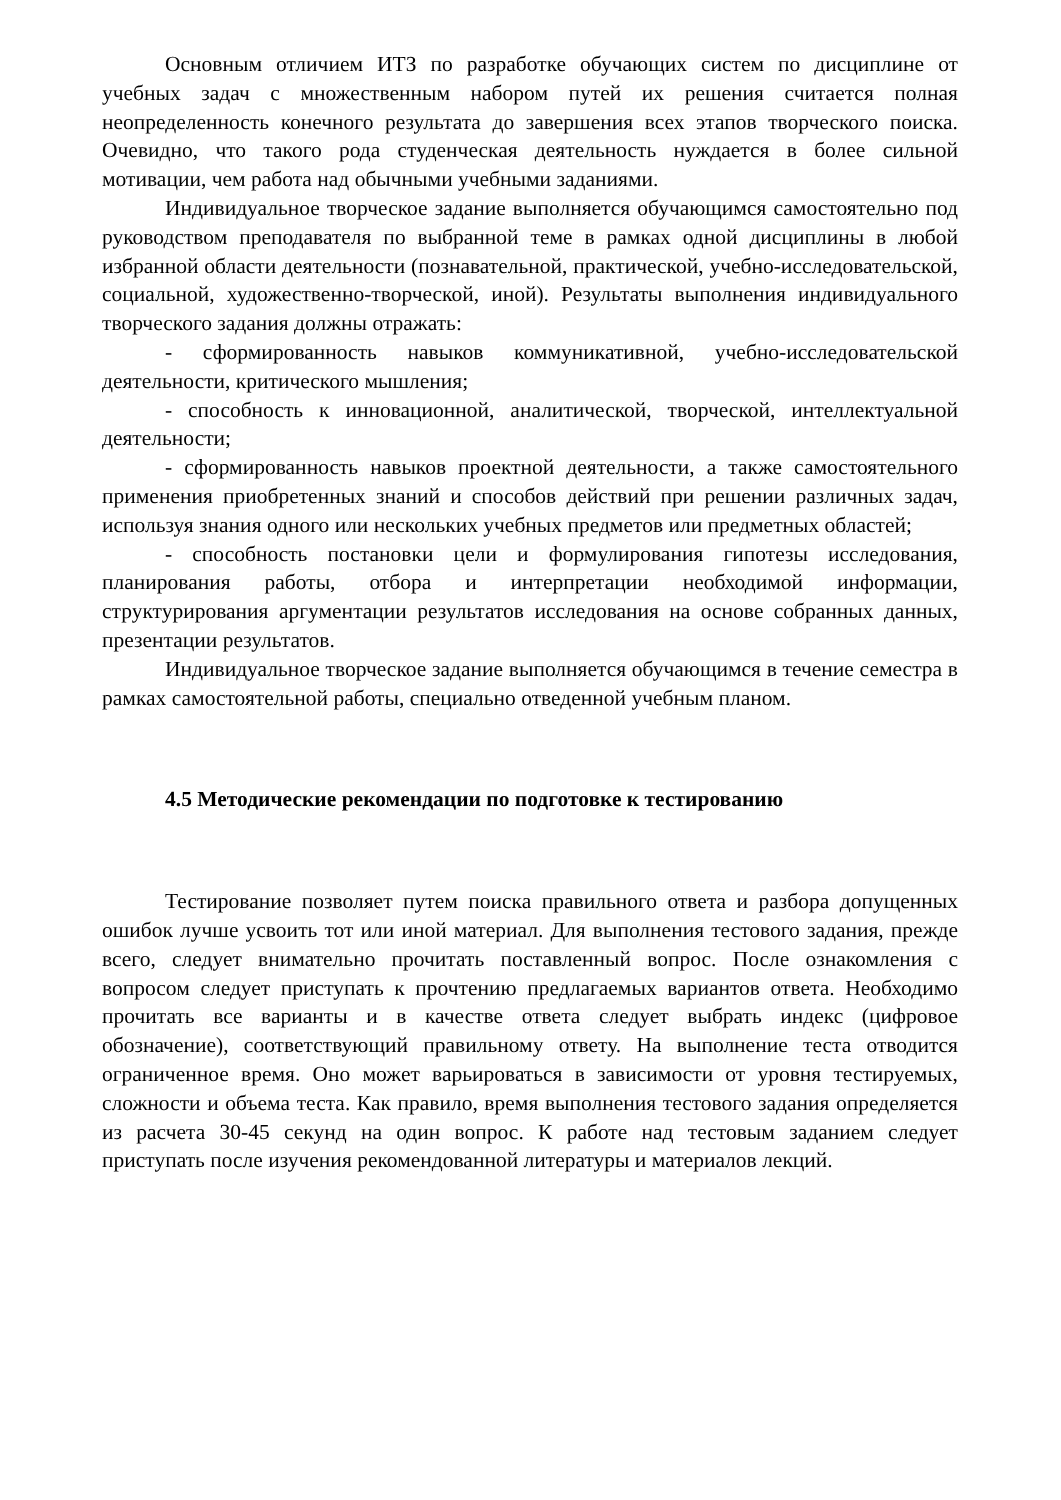Основным отличием ИТЗ по разработке обучающих систем по дисциплине от учебных задач с множественным набором путей их решения считается полная неопределенность конечного результата до завершения всех этапов творческого поиска. Очевидно, что такого рода студенческая деятельность нуждается в более сильной мотивации, чем работа над обычными учебными заданиями.
Индивидуальное творческое задание выполняется обучающимся самостоятельно под руководством преподавателя по выбранной теме в рамках одной дисциплины в любой избранной области деятельности (познавательной, практической, учебно-исследовательской, социальной, художественно-творческой, иной). Результаты выполнения индивидуального творческого задания должны отражать:
- сформированность навыков коммуникативной, учебно-исследовательской деятельности, критического мышления;
- способность к инновационной, аналитической, творческой, интеллектуальной деятельности;
- сформированность навыков проектной деятельности, а также самостоятельного применения приобретенных знаний и способов действий при решении различных задач, используя знания одного или нескольких учебных предметов или предметных областей;
- способность постановки цели и формулирования гипотезы исследования, планирования работы, отбора и интерпретации необходимой информации, структурирования аргументации результатов исследования на основе собранных данных, презентации результатов.
Индивидуальное творческое задание выполняется обучающимся в течение семестра в рамках самостоятельной работы, специально отведенной учебным планом.
4.5 Методические рекомендации по подготовке к тестированию
Тестирование позволяет путем поиска правильного ответа и разбора допущенных ошибок лучше усвоить тот или иной материал. Для выполнения тестового задания, прежде всего, следует внимательно прочитать поставленный вопрос. После ознакомления с вопросом следует приступать к прочтению предлагаемых вариантов ответа. Необходимо прочитать все варианты и в качестве ответа следует выбрать индекс (цифровое обозначение), соответствующий правильному ответу. На выполнение теста отводится ограниченное время. Оно может варьироваться в зависимости от уровня тестируемых, сложности и объема теста. Как правило, время выполнения тестового задания определяется из расчета 30-45 секунд на один вопрос. К работе над тестовым заданием следует приступать после изучения рекомендованной литературы и материалов лекций.